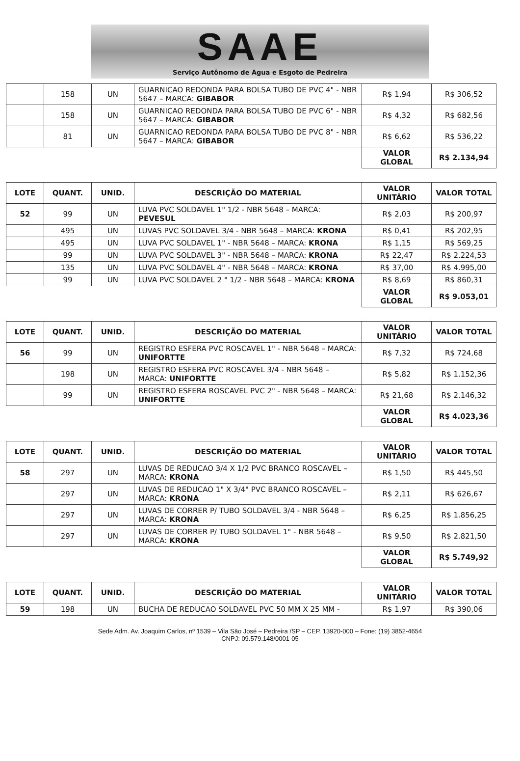SAAE
Serviço Autônomo de Água e Esgoto de Pedreira
| | 158 | UN | GUARNICAO REDONDA PARA BOLSA TUBO DE PVC 4" - NBR 5647 – MARCA: GIBABOR | R$ 1,94 | R$ 306,52 |
| | 158 | UN | GUARNICAO REDONDA PARA BOLSA TUBO DE PVC 6" - NBR 5647 – MARCA: GIBABOR | R$ 4,32 | R$ 682,56 |
| | 81 | UN | GUARNICAO REDONDA PARA BOLSA TUBO DE PVC 8" - NBR 5647 – MARCA: GIBABOR | R$ 6,62 | R$ 536,22 |
| | | | | VALOR GLOBAL | R$ 2.134,94 |
| LOTE | QUANT. | UNID. | DESCRIÇÃO DO MATERIAL | VALOR UNITÁRIO | VALOR TOTAL |
| --- | --- | --- | --- | --- | --- |
| 52 | 99 | UN | LUVA PVC SOLDAVEL 1" 1/2 - NBR 5648 – MARCA: PEVESUL | R$ 2,03 | R$ 200,97 |
| | 495 | UN | LUVAS PVC SOLDAVEL 3/4 - NBR 5648 – MARCA: KRONA | R$ 0,41 | R$ 202,95 |
| | 495 | UN | LUVA PVC SOLDAVEL 1" - NBR 5648 – MARCA: KRONA | R$ 1,15 | R$ 569,25 |
| | 99 | UN | LUVA PVC SOLDAVEL 3" - NBR 5648 – MARCA: KRONA | R$ 22,47 | R$ 2.224,53 |
| | 135 | UN | LUVA PVC SOLDAVEL 4" - NBR 5648 – MARCA: KRONA | R$ 37,00 | R$ 4.995,00 |
| | 99 | UN | LUVA PVC SOLDAVEL 2 " 1/2 - NBR 5648 – MARCA: KRONA | R$ 8,69 | R$ 860,31 |
| | | | | VALOR GLOBAL | R$ 9.053,01 |
| LOTE | QUANT. | UNID. | DESCRIÇÃO DO MATERIAL | VALOR UNITÁRIO | VALOR TOTAL |
| --- | --- | --- | --- | --- | --- |
| 56 | 99 | UN | REGISTRO ESFERA PVC ROSCAVEL 1" - NBR 5648 – MARCA: UNIFORTTE | R$ 7,32 | R$ 724,68 |
| | 198 | UN | REGISTRO ESFERA PVC ROSCAVEL 3/4 - NBR 5648 – MARCA: UNIFORTTE | R$ 5,82 | R$ 1.152,36 |
| | 99 | UN | REGISTRO ESFERA ROSCAVEL PVC 2" - NBR 5648 – MARCA: UNIFORTTE | R$ 21,68 | R$ 2.146,32 |
| | | | | VALOR GLOBAL | R$ 4.023,36 |
| LOTE | QUANT. | UNID. | DESCRIÇÃO DO MATERIAL | VALOR UNITÁRIO | VALOR TOTAL |
| --- | --- | --- | --- | --- | --- |
| 58 | 297 | UN | LUVAS DE REDUCAO 3/4 X 1/2 PVC BRANCO ROSCAVEL – MARCA: KRONA | R$ 1,50 | R$ 445,50 |
| | 297 | UN | LUVAS DE REDUCAO 1" X 3/4" PVC BRANCO ROSCAVEL – MARCA: KRONA | R$ 2,11 | R$ 626,67 |
| | 297 | UN | LUVAS DE CORRER P/ TUBO SOLDAVEL 3/4 - NBR 5648 – MARCA: KRONA | R$ 6,25 | R$ 1.856,25 |
| | 297 | UN | LUVAS DE CORRER P/ TUBO SOLDAVEL 1" - NBR 5648 – MARCA: KRONA | R$ 9,50 | R$ 2.821,50 |
| | | | | VALOR GLOBAL | R$ 5.749,92 |
| LOTE | QUANT. | UNID. | DESCRIÇÃO DO MATERIAL | VALOR UNITÁRIO | VALOR TOTAL |
| --- | --- | --- | --- | --- | --- |
| 59 | 198 | UN | BUCHA DE REDUCAO SOLDAVEL PVC 50 MM X 25 MM - | R$ 1,97 | R$ 390,06 |
Sede Adm. Av. Joaquim Carlos, nº 1539 – Vila São José – Pedreira /SP – CEP. 13920-000 – Fone: (19) 3852-4654
CNPJ: 09.579.148/0001-05